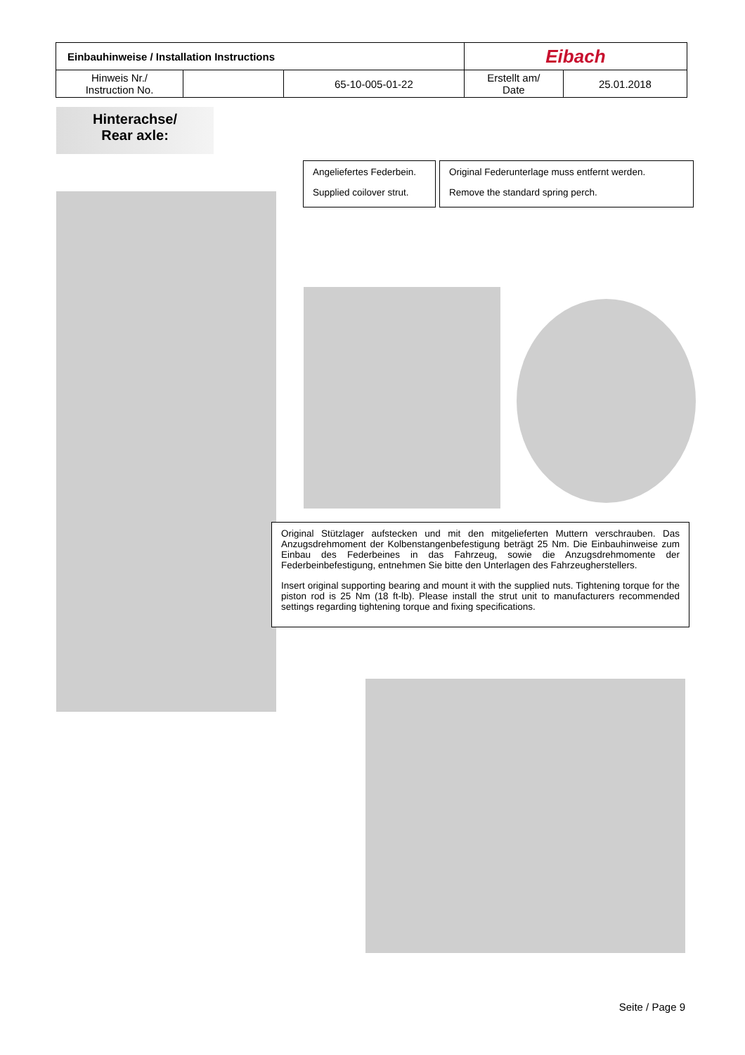| Einbauhinweise / Installation Instructions | | | Eibach | |
| Hinweis Nr./ Instruction No. | | 65-10-005-01-22 | Erstellt am/ Date | 25.01.2018 |
Hinterachse/
Rear axle:
Angeliefertes Federbein.
Supplied coilover strut.
Original Federunterlage muss entfernt werden.
Remove the standard spring perch.
Original Stützlager aufstecken und mit den mitgelieferten Muttern verschrauben. Das Anzugsdrehmoment der Kolbenstangenbefestigung beträgt 25 Nm. Die Einbauhinweise zum Einbau des Federbeines in das Fahrzeug, sowie die Anzugsdrehmomente der Federbeinbefestigung, entnehmen Sie bitte den Unterlagen des Fahrzeugherstellers.
Insert original supporting bearing and mount it with the supplied nuts. Tightening torque for the piston rod is 25 Nm (18 ft-lb). Please install the strut unit to manufacturers recommended settings regarding tightening torque and fixing specifications.
Seite / Page 9